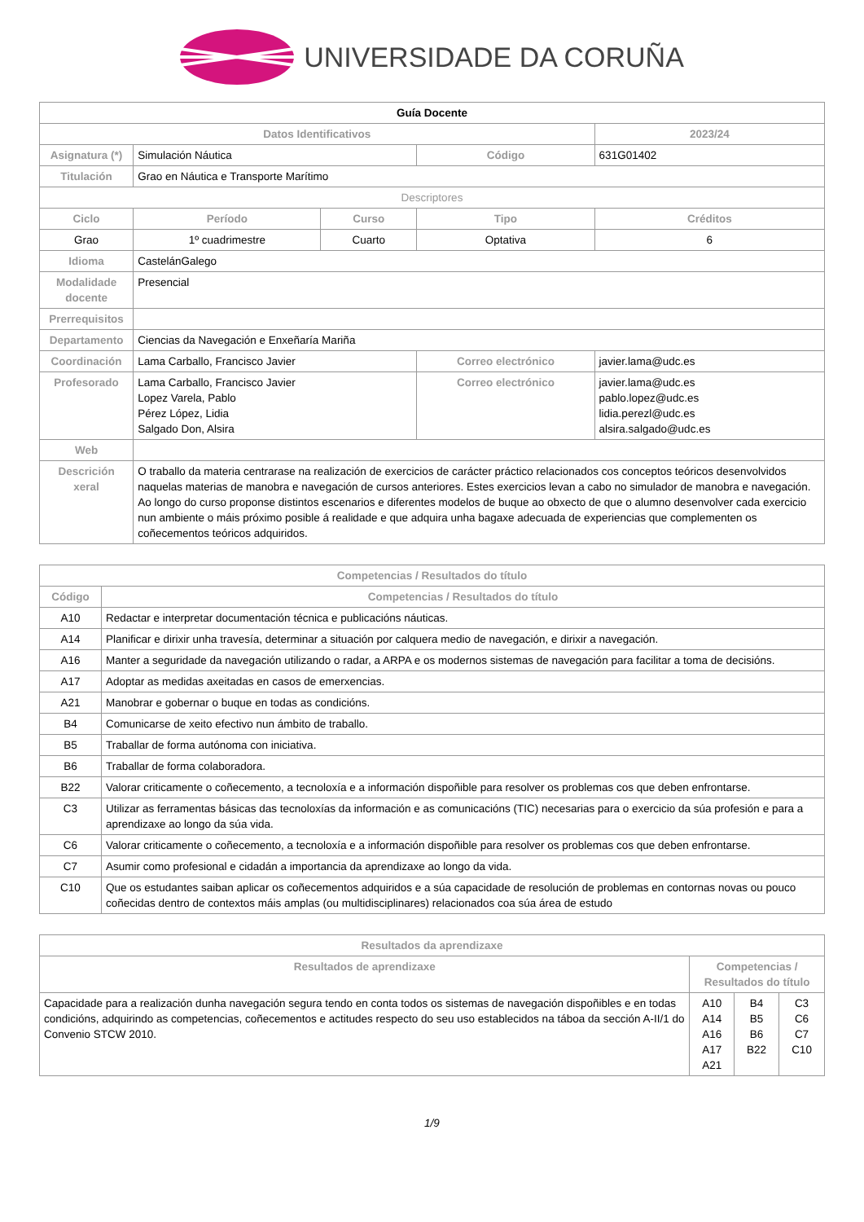UNIVERSIDADE DA CORUÑA
| Guía Docente | | | | | |
| Datos Identificativos | | | | | 2023/24 |
| Asignatura (*) | Simulación Náutica | | Código | | 631G01402 |
| Titulación | Grao en Náutica e Transporte Marítimo | | | | |
| Descriptores | | | | | |
| Ciclo | Período | Curso | Tipo | | Créditos |
| Grao | 1º cuadrimestre | Cuarto | Optativa | | 6 |
| Idioma | CastelánGalego | | | | |
| Modalidade docente | Presencial | | | | |
| Prerrequisitos | | | | | |
| Departamento | Ciencias da Navegación e Enxeñaría Mariña | | | | |
| Coordinación | Lama Carballo, Francisco Javier | | Correo electrónico | javier.lama@udc.es | |
| Profesorado | Lama Carballo, Francisco Javier Lopez Varela, Pablo Pérez López, Lidia Salgado Don, Alsira | | Correo electrónico | javier.lama@udc.es pablo.lopez@udc.es lidia.perezl@udc.es alsira.salgado@udc.es | |
| Web | | | | | |
| Descrición xeral | O traballo da materia centrarase na realización de exercicios de carácter práctico relacionados cos conceptos teóricos desenvolvidos naquelas materias de manobra e navegación de cursos anteriores. Estes exercicios levan a cabo no simulador de manobra e navegación. Ao longo do curso proponse distintos escenarios e diferentes modelos de buque ao obxecto de que o alumno desenvolver cada exercicio nun ambiente o máis próximo posible á realidade e que adquira unha bagaxe adecuada de experiencias que complementen os coñecementos teóricos adquiridos. | | | | |
| Competencias / Resultados do título | |
| --- | --- |
| Código | Competencias / Resultados do título |
| A10 | Redactar e interpretar documentación técnica e publicacións náuticas. |
| A14 | Planificar e dirixir unha travesía, determinar a situación por calquera medio de navegación, e dirixir a navegación. |
| A16 | Manter a seguridade da navegación utilizando o radar, a ARPA e os modernos sistemas de navegación para facilitar a toma de decisións. |
| A17 | Adoptar as medidas axeitadas en casos de emerxencias. |
| A21 | Manobrar e gobernar o buque en todas as condicións. |
| B4 | Comunicarse de xeito efectivo nun ámbito de traballo. |
| B5 | Traballar de forma autónoma con iniciativa. |
| B6 | Traballar de forma colaboradora. |
| B22 | Valorar criticamente o coñecemento, a tecnoloxía e a información dispoñible para resolver os problemas cos que deben enfrontarse. |
| C3 | Utilizar as ferramentas básicas das tecnoloxías da información e as comunicacións (TIC) necesarias para o exercicio da súa profesión e para a aprendizaxe ao longo da súa vida. |
| C6 | Valorar criticamente o coñecemento, a tecnoloxía e a información dispoñible para resolver os problemas cos que deben enfrontarse. |
| C7 | Asumir como profesional e cidadán a importancia da aprendizaxe ao longo da vida. |
| C10 | Que os estudantes saiban aplicar os coñecementos adquiridos e a súa capacidade de resolución de problemas en contornas novas ou pouco coñecidas dentro de contextos máis amplas (ou multidisciplinares) relacionados coa súa área de estudo |
| Resultados da aprendizaxe | | | |
| --- | --- | --- | --- |
| Resultados de aprendizaxe | Competencias / Resultados do título | | |
| Capacidade para a realización dunha navegación segura tendo en conta todos os sistemas de navegación dispoñibles e en todas condicións, adquirindo as competencias, coñecementos e actitudes respecto do seu uso establecidos na táboa da sección A-II/1 do Convenio STCW 2010. | A10 A14 A16 A17 A21 | B4 B5 B6 B22 | C3 C6 C7 C10 |
1/9